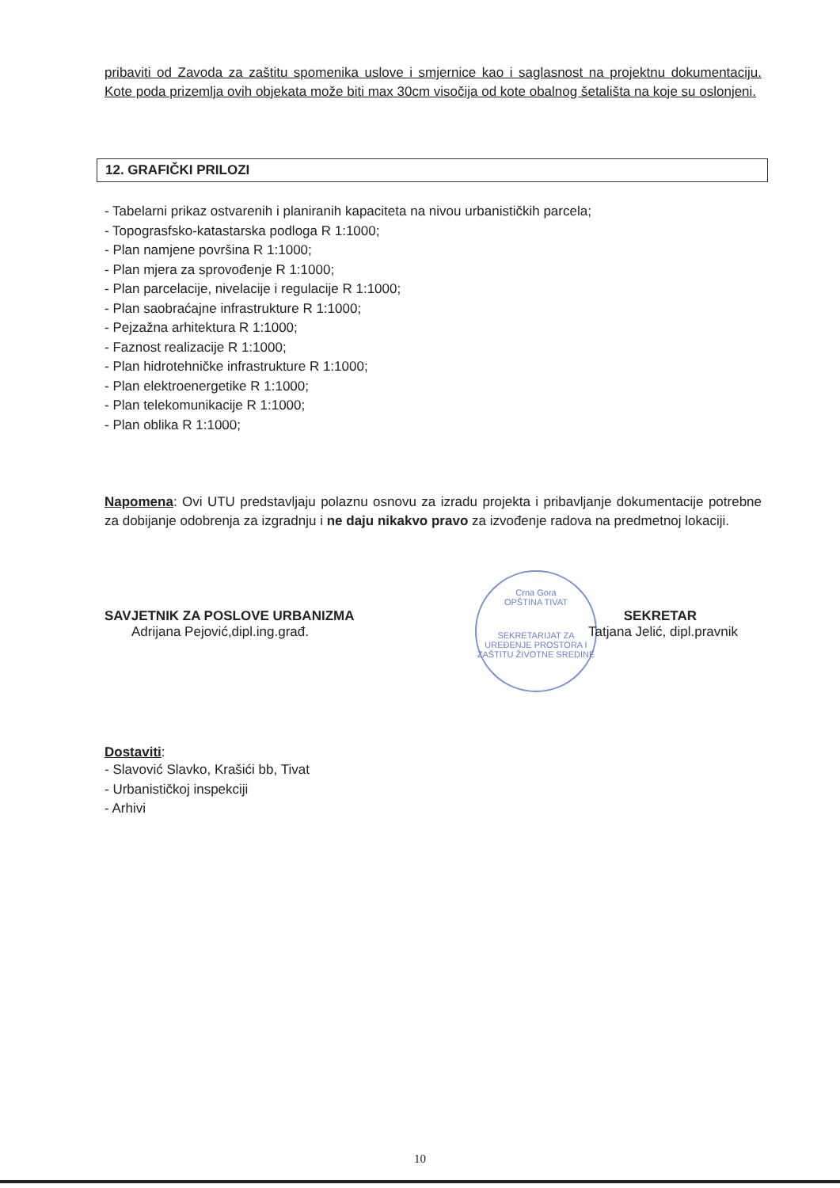pribaviti od Zavoda za zaštitu spomenika uslove i smjernice kao i saglasnost na projektnu dokumentaciju. Kote poda prizemlja ovih objekata može biti max 30cm visočija od kote obalnog šetališta na koje su oslonjeni.
12. GRAFIČKI PRILOZI
- Tabelarni prikaz ostvarenih i planiranih kapaciteta na nivou urbanističkih parcela;
- Topograsfsko-katastarska podloga R 1:1000;
- Plan namjene površina R 1:1000;
- Plan mjera za sprovođenje R 1:1000;
- Plan parcelacije, nivelacije i regulacije R 1:1000;
- Plan saobraćajne infrastrukture R 1:1000;
- Pejzažna arhitektura R 1:1000;
- Faznost realizacije R 1:1000;
- Plan hidrotehničke infrastrukture R 1:1000;
- Plan elektroenergetike R 1:1000;
- Plan telekomunikacije R 1:1000;
- Plan oblika R 1:1000;
Napomena: Ovi UTU predstavljaju polaznu osnovu za izradu projekta i pribavljanje dokumentacije potrebne za dobijanje odobrenja za izgradnju i ne daju nikakvo pravo za izvođenje radova na predmetnoj lokaciji.
Crna Gora
OPŠTINA TIVAT
SEKRETARIJAT ZA UREĐENJE PROSTORA I ZAŠTITU ŽIVOTNE SREDINE
SAVJETNIK ZA POSLOVE URBANIZMA
Adrijana Pejović,dipl.ing.građ.
SEKRETAR
Tatjana Jelić, dipl.pravnik
Dostaviti:
- Slavović Slavko, Krašići bb, Tivat
- Urbanističkoj inspekciji
- Arhivi
10